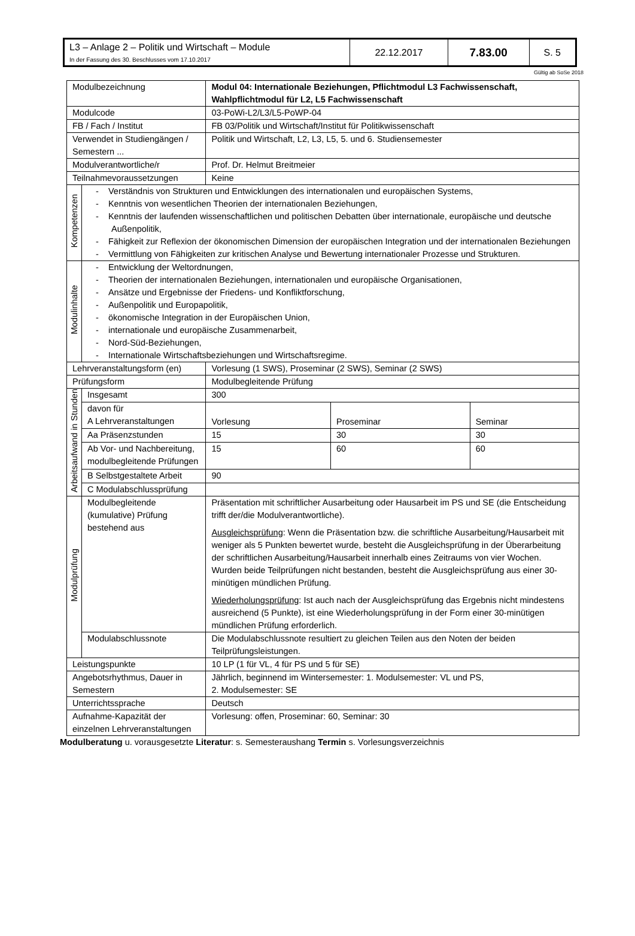| L3 – Anlage 2 – Politik und Wirtschaft – Module In der Fassung des 30. Beschlusses vom 17.10.2017 | 22.12.2017 | 7.83.00 | S. 5 |
Gültig ab SoSe 2018
| Modulbezeichnung | | Modul 04: Internationale Beziehungen, Pflichtmodul L3 Fachwissenschaft, Wahlpflichtmodul für L2, L5 Fachwissenschaft | | |
| Modulcode | | 03-PoWi-L2/L3/L5-PoWP-04 | | |
| FB / Fach / Institut | | FB 03/Politik und Wirtschaft/Institut für Politikwissenschaft | | |
| Verwendet in Studiengängen / Semestern ... | | Politik und Wirtschaft, L2, L3, L5, 5. und 6. Studiensemester | | |
| Modulverantwortliche/r | | Prof. Dr. Helmut Breitmeier | | |
| Teilnahmevoraussetzungen | | Keine | | |
| Kompetenzen | - Verständnis von Strukturen und Entwicklungen des internationalen und europäischen Systems, - Kenntnis von wesentlichen Theorien der internationalen Beziehungen, - Kenntnis der laufenden wissenschaftlichen und politischen Debatten über internationale, europäische und deutsche Außenpolitik, - Fähigkeit zur Reflexion der ökonomischen Dimension der europäischen Integration und der internationalen Beziehungen - Vermittlung von Fähigkeiten zur kritischen Analyse und Bewertung internationaler Prozesse und Strukturen. | | | |
| Modulinhalte | - Entwicklung der Weltordnungen, - Theorien der internationalen Beziehungen, internationalen und europäische Organisationen, - Ansätze und Ergebnisse der Friedens- und Konfliktforschung, - Außenpolitik und Europapolitik, - ökonomische Integration in der Europäischen Union, - internationale und europäische Zusammenarbeit, - Nord-Süd-Beziehungen, - Internationale Wirtschaftsbeziehungen und Wirtschaftsregime. | | | |
| Lehrveranstaltungsform (en) | | Vorlesung (1 SWS), Proseminar (2 SWS), Seminar (2 SWS) | | |
| Prüfungsform | | Modulbegleitende Prüfung | | |
| Arbeitsaufwand in Stunden | Insgesamt | 300 | | |
| | davon für A Lehrveranstaltungen | Vorlesung | Proseminar | Seminar |
| | Aa Präsenzstunden | 15 | 30 | 30 |
| | Ab Vor- und Nachbereitung, modulbegleitende Prüfungen | 15 | 60 | 60 |
| | B Selbstgestaltete Arbeit | 90 | | |
| | C Modulabschlussprüfung | | | |
| Modulprüfung | Modulbegleitende (kumulative) Prüfung bestehend aus | Präsentation mit schriftlicher Ausarbeitung oder Hausarbeit im PS und SE (die Entscheidung trifft der/die Modulverantwortliche). Ausgleichsprüfung : Wenn die Präsentation bzw. die schriftliche Ausarbeitung/Hausarbeit mit weniger als 5 Punkten bewertet wurde, besteht die Ausgleichsprüfung in der Überarbeitung der schriftlichen Ausarbeitung/Hausarbeit innerhalb eines Zeitraums von vier Wochen. Wurden beide Teilprüfungen nicht bestanden, besteht die Ausgleichsprüfung aus einer 30-minütigen mündlichen Prüfung. Wiederholungsprüfung : Ist auch nach der Ausgleichsprüfung das Ergebnis nicht mindestens ausreichend (5 Punkte), ist eine Wiederholungsprüfung in der Form einer 30-minütigen mündlichen Prüfung erforderlich. | | |
| | Modulabschlussnote | Die Modulabschlussnote resultiert zu gleichen Teilen aus den Noten der beiden Teilprüfungsleistungen. | | |
| Leistungspunkte | | 10 LP (1 für VL, 4 für PS und 5 für SE) | | |
| Angebotsrhythmus, Dauer in Semestern | | Jährlich, beginnend im Wintersemester: 1. Modulsemester: VL und PS, 2. Modulsemester: SE | | |
| Unterrichtssprache | | Deutsch | | |
| Aufnahme-Kapazität der einzelnen Lehrveranstaltungen | | Vorlesung: offen, Proseminar: 60, Seminar: 30 | | |
Modulberatung u. vorausgesetzte Literatur: s. Semesteraushang Termin s. Vorlesungsverzeichnis